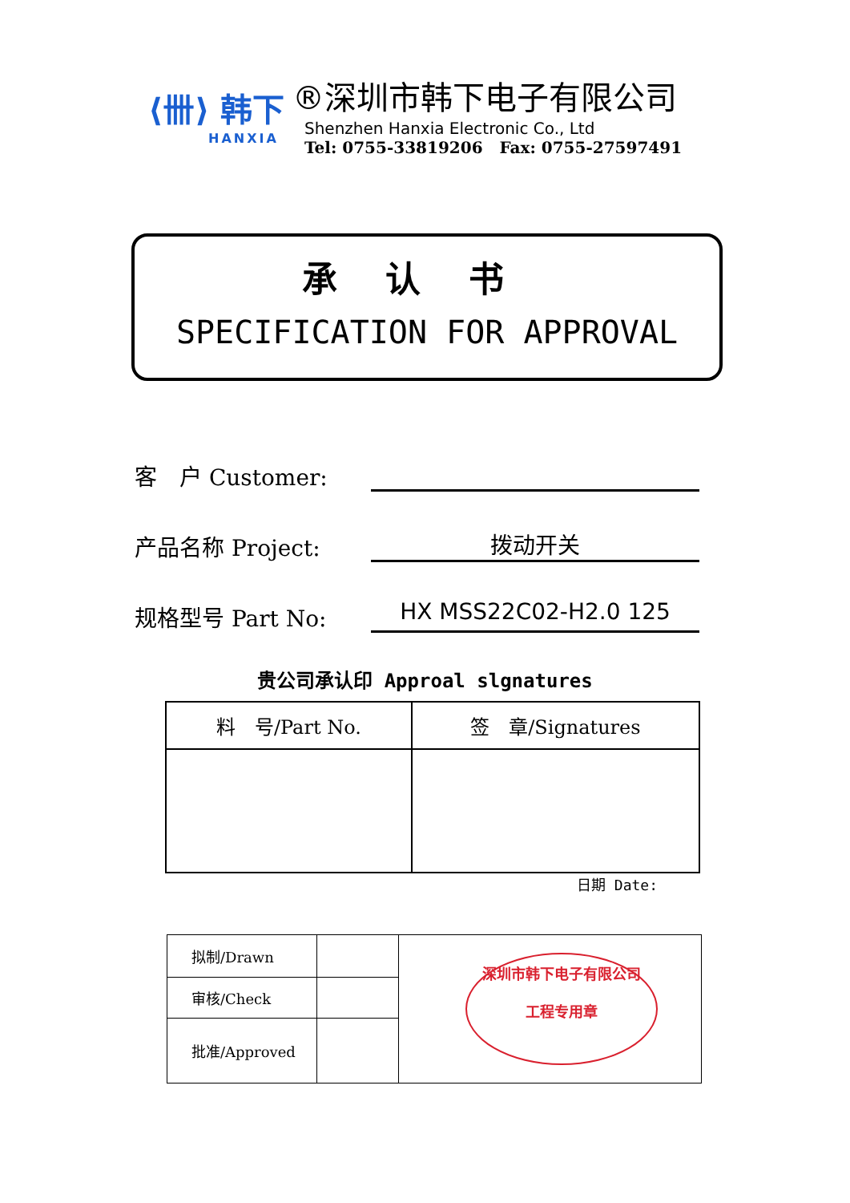⟨卌⟩ 韩下
HANXIA
®深圳市韩下电子有限公司
Shenzhen Hanxia Electronic Co., Ltd
Tel: 0755-33819206 Fax: 0755-27597491
承认书
SPECIFICATION FOR APPROVAL
客　户 Customer:
产品名称 Project:
拨动开关
规格型号 Part No:
HX MSS22C02-H2.0 125
贵公司承认印 Approal slgnatures
| 料 号/Part No. | 签 章/Signatures |
日期 Date:
| 拟制/Drawn | | 深圳市韩下电子有限公司 工程专用章 |
| 审核/Check | | |
| 批准/Approved | | |